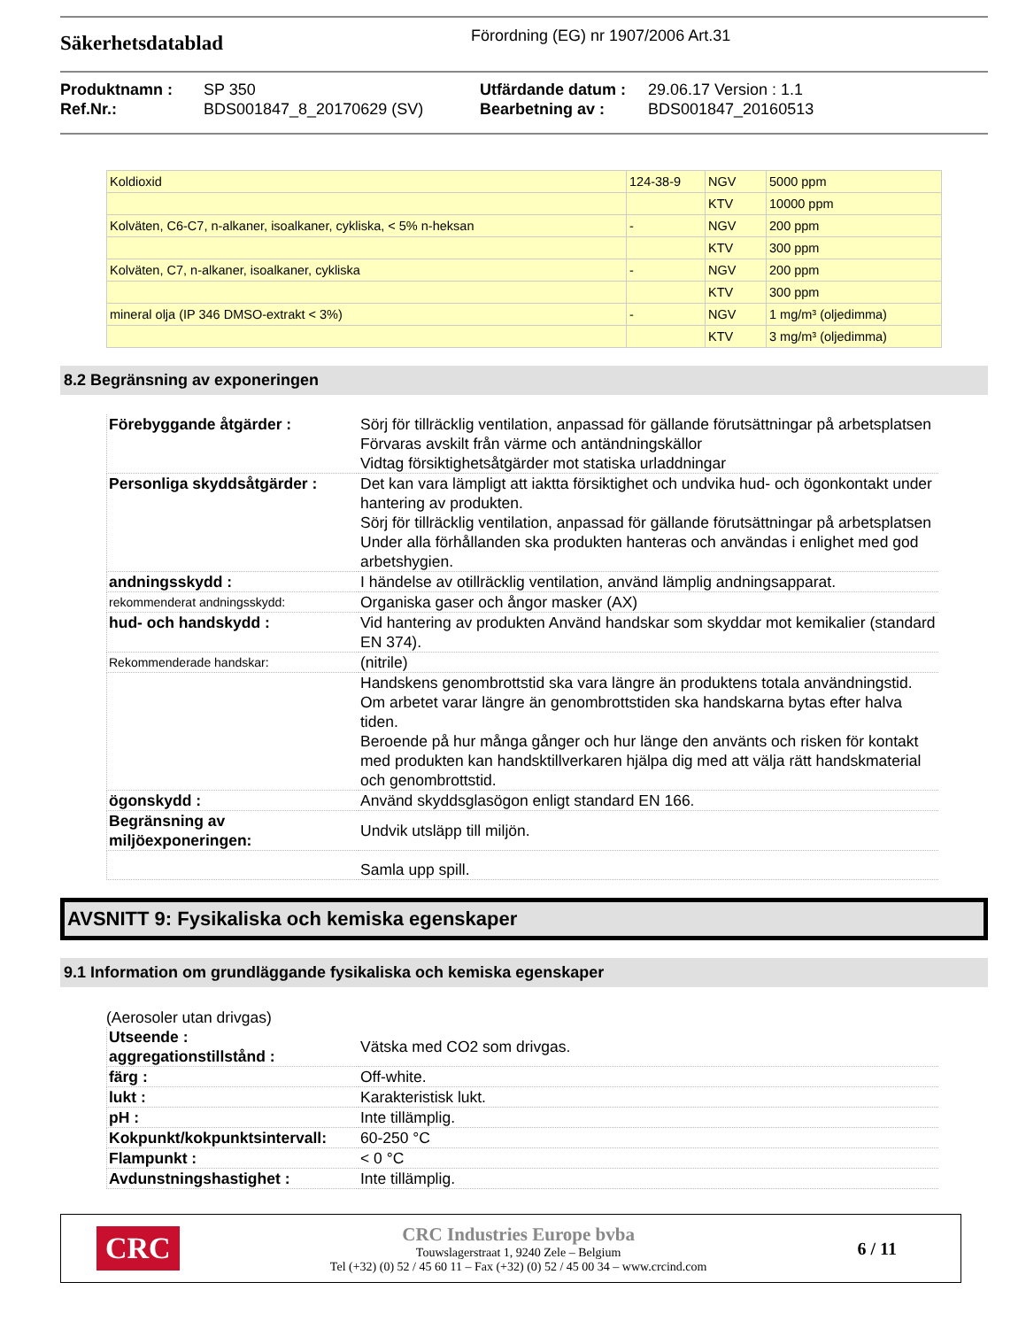Säkerhetsdatablad
Förordning (EG) nr 1907/2006 Art.31
| Produktnamn : | SP 350 | Utfärdande datum : | 29.06.17 Version : 1.1 |
| Ref.Nr.: | BDS001847_8_20170629 (SV) | Bearbetning av : | BDS001847_20160513 |
| Koldioxid | 124-38-9 | NGV | 5000 ppm |
| | | KTV | 10000 ppm |
| Kolväten, C6-C7, n-alkaner, isoalkaner, cykliska, < 5% n-heksan | - | NGV | 200 ppm |
| | | KTV | 300 ppm |
| Kolväten, C7, n-alkaner, isoalkaner, cykliska | - | NGV | 200 ppm |
| | | KTV | 300 ppm |
| mineral olja (IP 346 DMSO-extrakt < 3%) | - | NGV | 1 mg/m³ (oljedimma) |
| | | KTV | 3 mg/m³ (oljedimma) |
8.2 Begränsning av exponeringen
| Förebyggande åtgärder : | Sörj för tillräcklig ventilation, anpassad för gällande förutsättningar på arbetsplatsen Förvaras avskilt från värme och antändningskällor Vidtag försiktighetsåtgärder mot statiska urladdningar |
| Personliga skyddsåtgärder : | Det kan vara lämpligt att iaktta försiktighet och undvika hud- och ögonkontakt under hantering av produkten. Sörj för tillräcklig ventilation, anpassad för gällande förutsättningar på arbetsplatsen Under alla förhållanden ska produkten hanteras och användas i enlighet med god arbetshygien. |
| andningsskydd : | I händelse av otillräcklig ventilation, använd lämplig andningsapparat. |
| rekommenderat andningsskydd: | Organiska gaser och ångor masker (AX) |
| hud- och handskydd : | Vid hantering av produkten Använd handskar som skyddar mot kemikalier (standard EN 374). |
| Rekommenderade handskar: | (nitrile) |
| | Handskens genombrottstid ska vara längre än produktens totala användningstid. Om arbetet varar längre än genombrottstiden ska handskarna bytas efter halva tiden. Beroende på hur många gånger och hur länge den använts och risken för kontakt med produkten kan handsktillverkaren hjälpa dig med att välja rätt handskmaterial och genombrottstid. |
| ögonskydd : | Använd skyddsglasögon enligt standard EN 166. |
| Begränsning av miljöexponeringen: | Undvik utsläpp till miljön. |
| | Samla upp spill. |
AVSNITT 9: Fysikaliska och kemiska egenskaper
9.1 Information om grundläggande fysikaliska och kemiska egenskaper
(Aerosoler utan drivgas)
| Utseende : aggregationstillstånd : | Vätska med CO2 som drivgas. |
| färg : | Off-white. |
| lukt : | Karakteristisk lukt. |
| pH : | Inte tillämplig. |
| Kokpunkt/kokpunktsintervall: | 60-250 °C |
| Flampunkt : | < 0 °C |
| Avdunstningshastighet : | Inte tillämplig. |
CRC
CRC Industries Europe bvba
Touwslagerstraat 1, 9240 Zele – Belgium
Tel (+32) (0) 52 / 45 60 11 – Fax (+32) (0) 52 / 45 00 34 – www.crcind.com
6 / 11